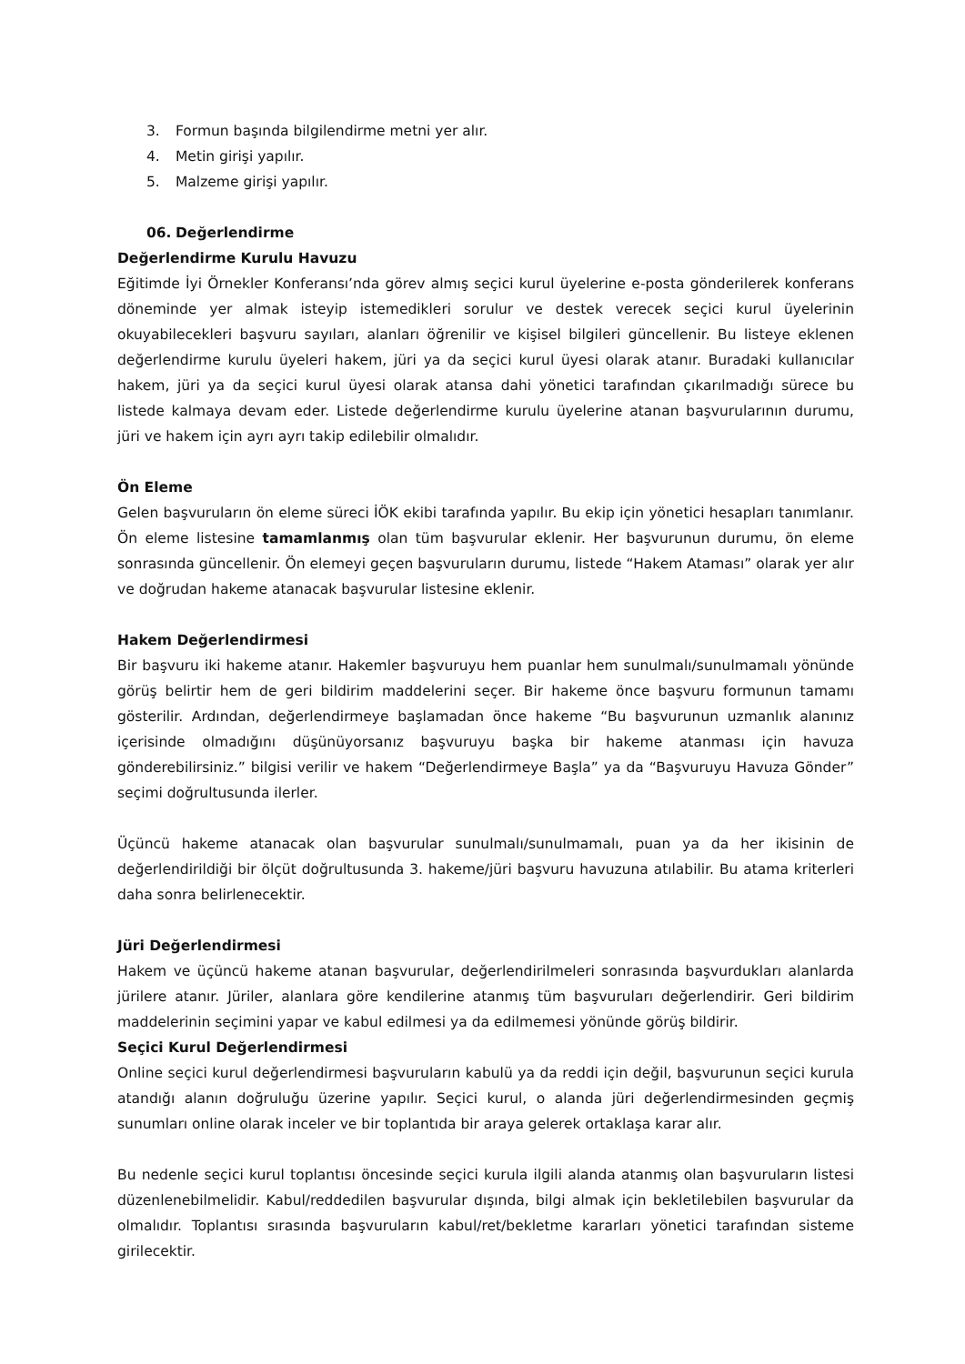3. Formun başında bilgilendirme metni yer alır.
4. Metin girişi yapılır.
5. Malzeme girişi yapılır.
06. Değerlendirme
Değerlendirme Kurulu Havuzu
Eğitimde İyi Örnekler Konferansı’nda görev almış seçici kurul üyelerine e-posta gönderilerek konferans döneminde yer almak isteyip istemedikleri sorulur ve destek verecek seçici kurul üyelerinin okuyabilecekleri başvuru sayıları, alanları öğrenilir ve kişisel bilgileri güncellenir. Bu listeye eklenen değerlendirme kurulu üyeleri hakem, jüri ya da seçici kurul üyesi olarak atanır. Buradaki kullanıcılar hakem, jüri ya da seçici kurul üyesi olarak atansa dahi yönetici tarafından çıkarılmadığı sürece bu listede kalmaya devam eder. Listede değerlendirme kurulu üyelerine atanan başvurularının durumu, jüri ve hakem için ayrı ayrı takip edilebilir olmalıdır.
Ön Eleme
Gelen başvuruların ön eleme süreci İÖK ekibi tarafında yapılır. Bu ekip için yönetici hesapları tanımlanır. Ön eleme listesine tamamlanmış olan tüm başvurular eklenir. Her başvurunun durumu, ön eleme sonrasında güncellenir. Ön elemeyi geçen başvuruların durumu, listede “Hakem Ataması” olarak yer alır ve doğrudan hakeme atanacak başvurular listesine eklenir.
Hakem Değerlendirmesi
Bir başvuru iki hakeme atanır. Hakemler başvuruyu hem puanlar hem sunulmalı/sunulmamalı yönünde görüş belirtir hem de geri bildirim maddelerini seçer. Bir hakeme önce başvuru formunun tamamı gösterilir. Ardından, değerlendirmeye başlamadan önce hakeme “Bu başvurunun uzmanlık alanınız içerisinde olmadığını düşünüyorsanız başvuruyu başka bir hakeme atanması için havuza gönderebilirsiniz.” bilgisi verilir ve hakem “Değerlendirmeye Başla” ya da “Başvuruyu Havuza Gönder” seçimi doğrultusunda ilerler.
Üçüncü hakeme atanacak olan başvurular sunulmalı/sunulmamalı, puan ya da her ikisinin de değerlendirildiği bir ölçüt doğrultusunda 3. hakeme/jüri başvuru havuzuna atılabilir. Bu atama kriterleri daha sonra belirlenecektir.
Jüri Değerlendirmesi
Hakem ve üçüncü hakeme atanan başvurular, değerlendirilmeleri sonrasında başvurdukları alanlarda jürilere atanır. Jüriler, alanlara göre kendilerine atanmış tüm başvuruları değerlendirir. Geri bildirim maddelerinin seçimini yapar ve kabul edilmesi ya da edilmemesi yönünde görüş bildirir.
Seçici Kurul Değerlendirmesi
Online seçici kurul değerlendirmesi başvuruların kabulü ya da reddi için değil, başvurunun seçici kurula atandığı alanın doğruluğu üzerine yapılır. Seçici kurul, o alanda jüri değerlendirmesinden geçmiş sunumları online olarak inceler ve bir toplantıda bir araya gelerek ortaklaşa karar alır.
Bu nedenle seçici kurul toplantısı öncesinde seçici kurula ilgili alanda atanmış olan başvuruların listesi düzenlenebilmelidir. Kabul/reddedilen başvurular dışında, bilgi almak için bekletilebilen başvurular da olmalıdır. Toplantısı sırasında başvuruların kabul/ret/bekletme kararları yönetici tarafından sisteme girilecektir.